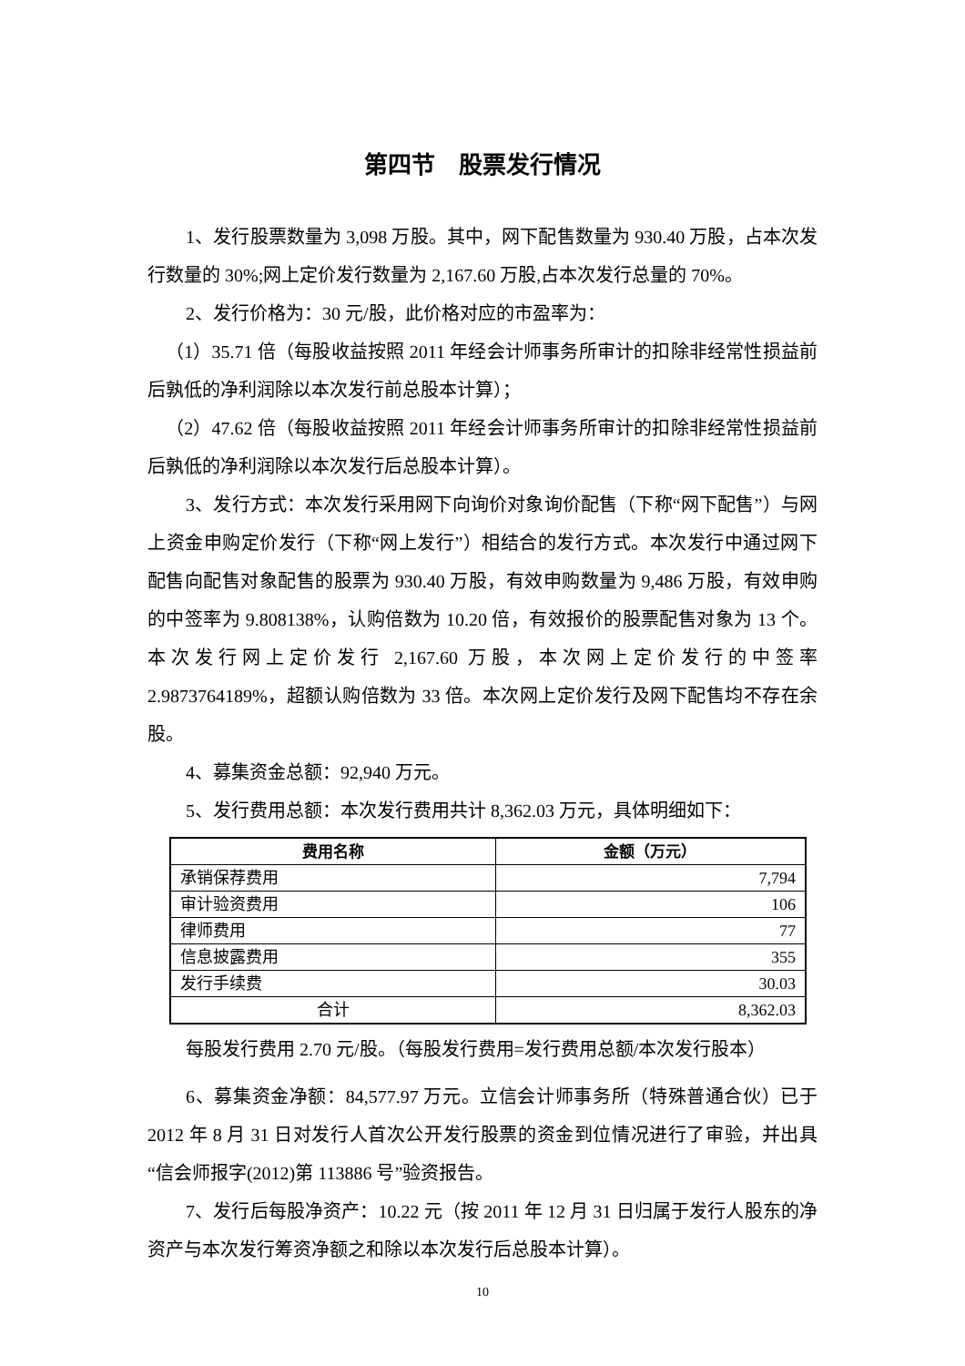第四节　股票发行情况
1、发行股票数量为 3,098 万股。其中，网下配售数量为 930.40 万股，占本次发行数量的 30%;网上定价发行数量为 2,167.60 万股,占本次发行总量的 70%。
2、发行价格为：30 元/股，此价格对应的市盈率为：
（1）35.71 倍（每股收益按照 2011 年经会计师事务所审计的扣除非经常性损益前后孰低的净利润除以本次发行前总股本计算）；
（2）47.62 倍（每股收益按照 2011 年经会计师事务所审计的扣除非经常性损益前后孰低的净利润除以本次发行后总股本计算）。
3、发行方式：本次发行采用网下向询价对象询价配售（下称“网下配售”）与网上资金申购定价发行（下称“网上发行”）相结合的发行方式。本次发行中通过网下配售向配售对象配售的股票为 930.40 万股，有效申购数量为 9,486 万股，有效申购的中签率为 9.808138%，认购倍数为 10.20 倍，有效报价的股票配售对象为 13 个。本次发行网上定价发行 2,167.60 万股，本次网上定价发行的中签率 2.9873764189%，超额认购倍数为 33 倍。本次网上定价发行及网下配售均不存在余股。
4、募集资金总额：92,940 万元。
5、发行费用总额：本次发行费用共计 8,362.03 万元，具体明细如下：
| 费用名称 | 金额（万元） |
| --- | --- |
| 承销保荐费用 | 7,794 |
| 审计验资费用 | 106 |
| 律师费用 | 77 |
| 信息披露费用 | 355 |
| 发行手续费 | 30.03 |
| 合计 | 8,362.03 |
每股发行费用 2.70 元/股。（每股发行费用=发行费用总额/本次发行股本）
6、募集资金净额：84,577.97 万元。立信会计师事务所（特殊普通合伙）已于 2012 年 8 月 31 日对发行人首次公开发行股票的资金到位情况进行了审验，并出具“信会师报字(2012)第 113886 号”验资报告。
7、发行后每股净资产：10.22 元（按 2011 年 12 月 31 日归属于发行人股东的净资产与本次发行筹资净额之和除以本次发行后总股本计算）。
10